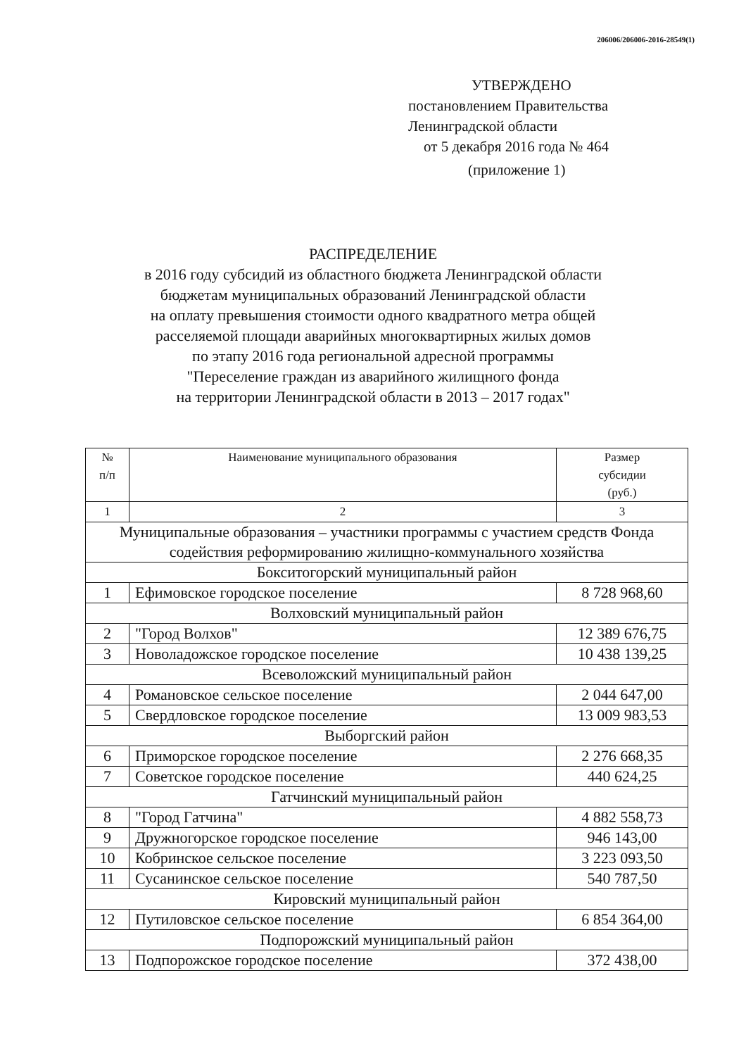206006/206006-2016-28549(1)
УТВЕРЖДЕНО
постановлением Правительства
Ленинградской области
от 5 декабря 2016 года № 464
(приложение 1)
РАСПРЕДЕЛЕНИЕ
в 2016 году субсидий из областного бюджета Ленинградской области
бюджетам муниципальных образований Ленинградской области
на оплату превышения стоимости одного квадратного метра общей
расселяемой площади аварийных многоквартирных жилых домов
по этапу 2016 года региональной адресной программы
"Переселение граждан из аварийного жилищного фонда
на территории Ленинградской области в 2013 – 2017 годах"
| № п/п | Наименование муниципального образования | Размер субсидии (руб.) |
| --- | --- | --- |
| 1 | 2 | 3 |
| Муниципальные образования – участники программы с участием средств Фонда содействия реформированию жилищно-коммунального хозяйства | | |
| Бокситогорский муниципальный район | | |
| 1 | Ефимовское городское поселение | 8 728 968,60 |
| Волховский муниципальный район | | |
| 2 | "Город Волхов" | 12 389 676,75 |
| 3 | Новоладожское городское поселение | 10 438 139,25 |
| Всеволожский муниципальный район | | |
| 4 | Романовское сельское поселение | 2 044 647,00 |
| 5 | Свердловское городское поселение | 13 009 983,53 |
| Выборгский район | | |
| 6 | Приморское городское поселение | 2 276 668,35 |
| 7 | Советское городское поселение | 440 624,25 |
| Гатчинский муниципальный район | | |
| 8 | "Город Гатчина" | 4 882 558,73 |
| 9 | Дружногорское городское поселение | 946 143,00 |
| 10 | Кобринское сельское поселение | 3 223 093,50 |
| 11 | Сусанинское сельское поселение | 540 787,50 |
| Кировский муниципальный район | | |
| 12 | Путиловское сельское поселение | 6 854 364,00 |
| Подпорожский муниципальный район | | |
| 13 | Подпорожское городское поселение | 372 438,00 |